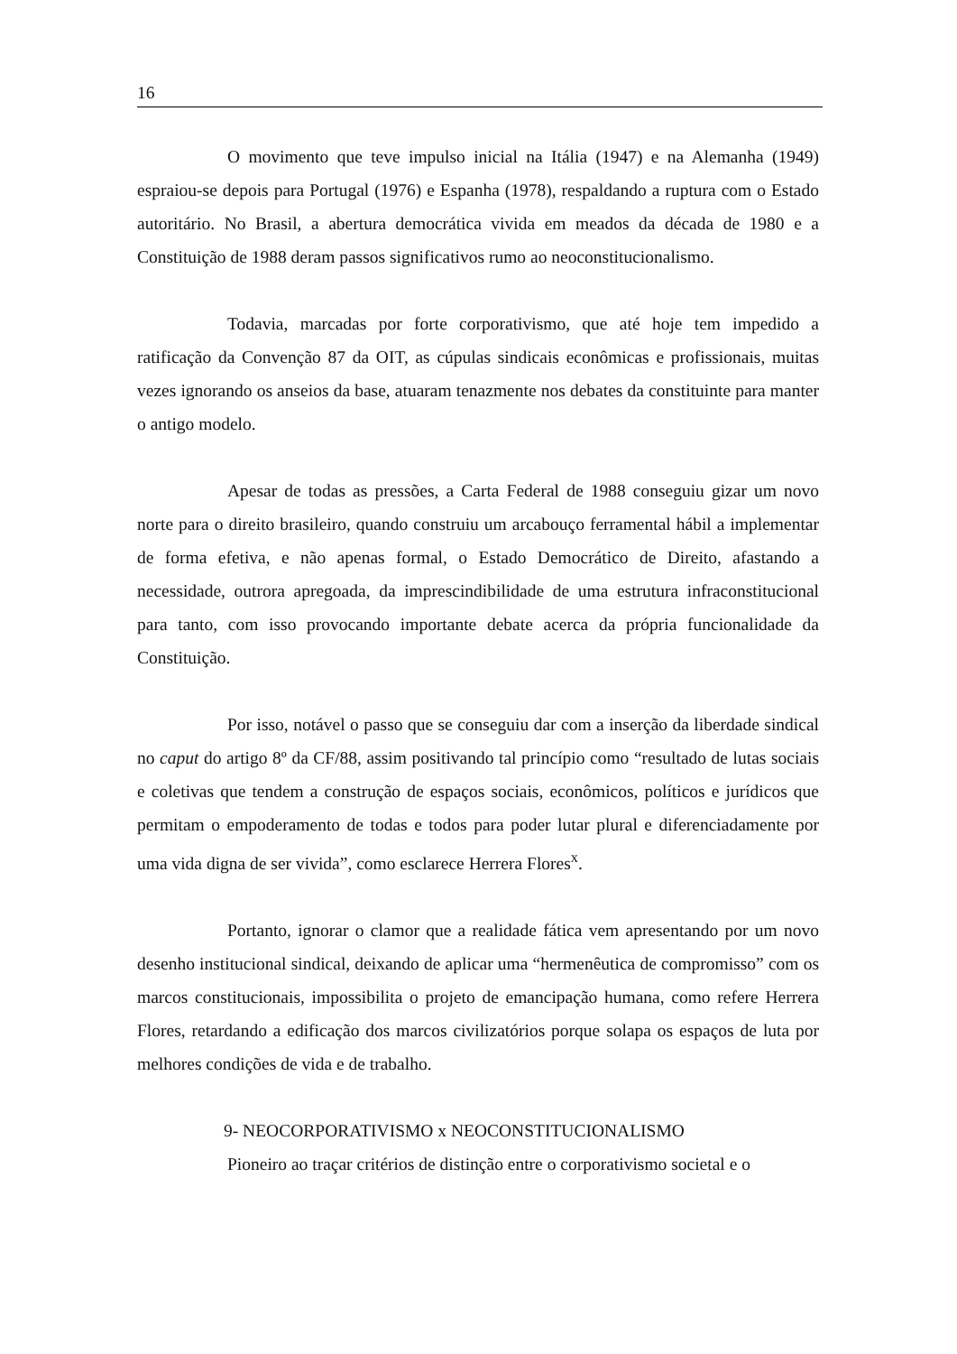16
O movimento que teve impulso inicial na Itália (1947) e na Alemanha (1949) espraiou-se depois para Portugal (1976) e Espanha (1978), respaldando a ruptura com o Estado autoritário. No Brasil, a abertura democrática vivida em meados da década de 1980 e a Constituição de 1988 deram passos significativos rumo ao neoconstitucionalismo.
Todavia, marcadas por forte corporativismo, que até hoje tem impedido a ratificação da Convenção 87 da OIT, as cúpulas sindicais econômicas e profissionais, muitas vezes ignorando os anseios da base, atuaram tenazmente nos debates da constituinte para manter o antigo modelo.
Apesar de todas as pressões, a Carta Federal de 1988 conseguiu gizar um novo norte para o direito brasileiro, quando construiu um arcabouço ferramental hábil a implementar de forma efetiva, e não apenas formal, o Estado Democrático de Direito, afastando a necessidade, outrora apregoada, da imprescindibilidade de uma estrutura infraconstitucional para tanto, com isso provocando importante debate acerca da própria funcionalidade da Constituição.
Por isso, notável o passo que se conseguiu dar com a inserção da liberdade sindical no caput do artigo 8º da CF/88, assim positivando tal princípio como “resultado de lutas sociais e coletivas que tendem a construção de espaços sociais, econômicos, políticos e jurídicos que permitam o empoderamento de todas e todos para poder lutar plural e diferenciadamente por uma vida digna de ser vivida”, como esclarece Herrera Flores<sup>x</sup>.
Portanto, ignorar o clamor que a realidade fática vem apresentando por um novo desenho institucional sindical, deixando de aplicar uma “hermenêutica de compromisso” com os marcos constitucionais, impossibilita o projeto de emancipação humana, como refere Herrera Flores, retardando a edificação dos marcos civilizatórios porque solapa os espaços de luta por melhores condições de vida e de trabalho.
9- NEOCORPORATIVISMO x NEOCONSTITUCIONALISMO
Pioneiro ao traçar critérios de distinção entre o corporativismo societal e o